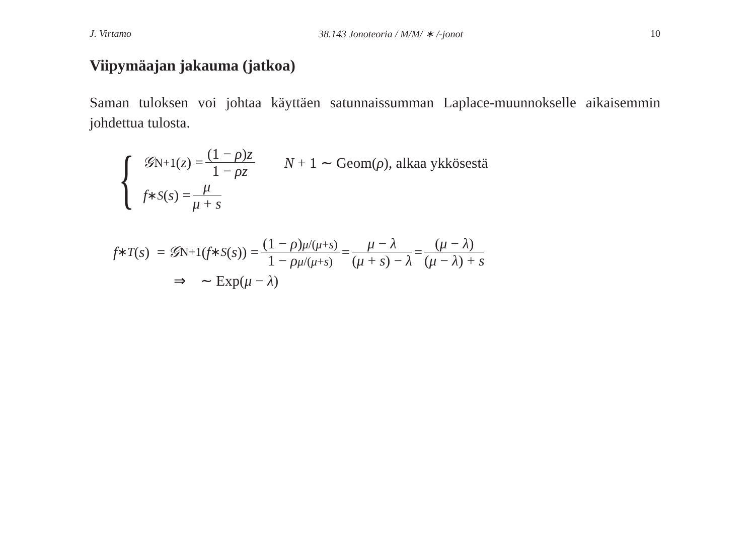J. Virtamo 38.143 Jonoteoria / M/M/ ∗ /-jonot 10
Viipymäajan jakauma (jatkoa)
Saman tuloksen voi johtaa käyttäen satunnaissumman Laplace-muunnokselle aikaisemmin johdettua tulosta.
{
𝒢<sub>N+1</sub>(z) = (1 − ρ)z 1 − ρz N + 1 ∼ Geom(ρ), alkaa ykkösestä
f<sup>∗</sup><sub>S</sub> (s) = μ μ + s
f<sup>∗</sup><sub>T</sub> (s) = 𝒢<sub>N+1</sub>(f<sup>∗</sup><sub>S</sub> (s)) = (1 − ρ)μ/(μ+s) 1 − ρμ/(μ+s) = μ − λ (μ + s) − λ = (μ − λ) (μ − λ) + s
⇒ ∼ Exp(μ − λ)